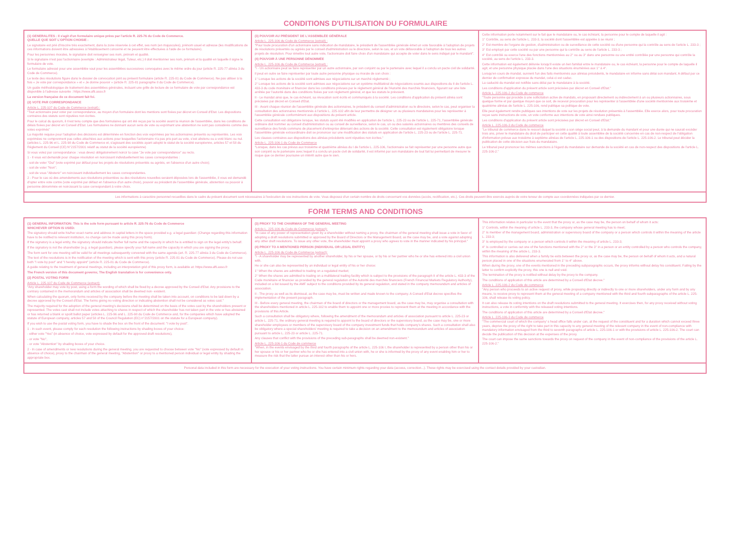CONDITIONS D'UTILISATION DU FORMULAIRE
(1) GENERALITES : Il s'agit d'un formulaire unique prévu par l'article R. 225-76 du Code de Commerce.
QUELLE QUE SOIT L'OPTION CHOISIE :
Le signataire est prié d'inscrire très exactement, dans la zone réservée à cet effet, ses nom (en majuscules), prénom usuel et adresse (les modifications de ces informations doivent être adressées à l'établissement concerné et ne peuvent être effectuées à l'aide de ce formulaire).
Pour les personnes morales, le signataire doit renseigner ses nom, prénom et qualité.
Si le signataire n'est pas l'actionnaire (exemple : Administrateur légal, Tuteur, etc.) il doit mentionner ses nom, prénom et la qualité en laquelle il signe le formulaire de vote.
Le formulaire adressé pour une assemblée vaut pour les assemblées successives convoquées avec le même ordre du jour (article R. 225-77 alinéa 3 du Code de Commerce).
Le texte des résolutions figure dans le dossier de convocation joint au présent formulaire (article R. 225-81 du Code de Commerce). Ne pas utiliser à la fois « Je vote par correspondance » et « Je donne pouvoir » (article R. 225-81 paragraphe 8 du Code de Commerce).
Un guide méthodologique de traitement des assemblées générales, incluant une grille de lecture de ce formulaire de vote par correspondance est disponible à l'adresse suivante : https://www.afti.asso.fr
La version française de ce document fait foi.
(2) VOTE PAR CORRESPONDANCE
Article L. 225-107 du Code de Commerce (extrait) :
"Tout actionnaire peut voter par correspondance, au moyen d'un formulaire dont les mentions sont fixées par décret en Conseil d'Etat. Les dispositions contraires des statuts sont réputées non écrites.
Pour le calcul du quorum, il n'est tenu compte que des formulaires qui ont été reçus par la société avant la réunion de l'assemblée, dans les conditions de délais fixées par décret en Conseil d'Etat. Les formulaires ne donnant aucun sens de vote ou exprimant une abstention ne sont pas considérés comme des votes exprimés"
La majorité requise pour l'adoption des décisions est déterminée en fonction des voix exprimées par les actionnaires présents ou représentés. Les voix exprimées ne comprennent pas celles attachées aux actions pour lesquelles l'actionnaire n'a pas pris part au vote, s'est abstenu ou a voté blanc ou nul. (articles L. 225-96 et L. 225-98 du Code de Commerce et, s'agissant des sociétés ayant adopté le statut de la société européenne, articles 57 et 58 du Règlement du Conseil (CE) N°2157/2001 relatif au statut de la société européenne)
Si vous votez par correspondance : vous devez obligatoirement noircir la case "Je vote par correspondance" au recto.
1 - Il vous est demandé pour chaque résolution en noircissant individuellement les cases correspondantes :
- soit de voter "Oui" (vote exprimé par défaut pour les projets de résolutions présentés ou agréés, en l'absence d'un autre choix);
- soit de voter "Non";
- soit de vous "Abstenir" en noircissant individuellement les cases correspondantes.
2 - Pour le cas où des amendements aux résolutions présentées ou des résolutions nouvelles seraient déposées lors de l'assemblée, il vous est demandé d'opter entre vote contre (vote exprimé par défaut en l'absence d'un autre choix), pouvoir au président de l'assemblée générale, abstention ou pouvoir à personne dénommée en noircissant la case correspondant à votre choix.
(3) POUVOIR AU PRÉSIDENT DE L'ASSEMBLÉE GÉNÉRALE
Article L. 225-106 du Code de Commerce (extrait) :
"Pour toute procuration d'un actionnaire sans indication de mandataire, le président de l'assemblée générale émet un vote favorable à l'adoption de projets de résolutions présentés ou agréés par le conseil d'administration ou le directoire, selon le cas, et un vote défavorable à l'adoption de tous les autres projets de résolution. Pour émettre tout autre vote, l'actionnaire doit faire choix d'un mandataire qui accepte de voter dans le sens indiqué par le mandant".
(4) POUVOIR À UNE PERSONNE DÉNOMMÉE
Article L. 225-106 du Code de Commerce (extrait) :
"I - Un actionnaire peut se faire représenter par un autre actionnaire, par son conjoint ou par le partenaire avec lequel il a conclu un pacte civil de solidarité.
Il peut en outre se faire représenter par toute autre personne physique ou morale de son choix :
1° Lorsque les actions de la société sont admises aux négociations sur un marché réglementé ;
2° Lorsque les actions de la société sont admises aux négociations sur un système multilatéral de négociations soumis aux dispositions du II de l'article L. 433-3 du code monétaire et financier dans les conditions prévues par le règlement général de l'Autorité des marchés financiers, figurant sur une liste arrêtée par l'autorité dans des conditions fixées par son règlement général, et que les statuts le prévoient.
II - Le mandat ainsi que, le cas échéant, sa révocation sont écrits et communiqués à la société. Les conditions d'application du présent alinéa sont précisées par décret en Conseil d'Etat.
III - Avant chaque réunion de l'assemblée générale des actionnaires, le président du conseil d'administration ou le directoire, selon le cas, peut organiser la consultation des actionnaires mentionnés à l'article L. 225-102 afin de leur permettre de désigner un ou plusieurs mandataires pour les représenter à l'assemblée générale conformément aux dispositions du présent article.
Cette consultation est obligatoire lorsque, les statuts ayant été modifiés en application de l'article L. 225-23 ou de l'article L. 225-71, l'assemblée générale ordinaire doit nommer au conseil d'administration ou au conseil de surveillance, selon le cas, un ou des salariés actionnaires ou membres des conseils de surveillance des fonds communs de placement d'entreprise détenant des actions de la société. Cette consultation est également obligatoire lorsque l'assemblée générale extraordinaire doit se prononcer sur une modification des statuts en application de l'article L. 225-23 ou de l'article L. 225-71.
Les clauses contraires aux dispositions des alinéas précédents sont réputées non écrites."
Article L. 225-106-1 du Code de Commerce
"Lorsque, dans les cas prévus aux troisième et quatrième alinéas du I de l'article L. 225-106, l'actionnaire se fait représenter par une personne autre que son conjoint ou le partenaire avec lequel il a conclu un pacte civil de solidarité, il est informé par son mandataire de tout fait lui permettant de mesurer le risque que ce dernier poursuive un intérêt autre que le sien.
Cette information porte notamment sur le fait que le mandataire ou, le cas échéant, la personne pour le compte de laquelle il agit :
1° Contrôle, au sens de l'article L. 233-3, la société dont l'assemblée est appelée à se réunir ;
2° Est membre de l'organe de gestion, d'administration ou de surveillance de cette société ou d'une personne qui la contrôle au sens de l'article L. 233-3 ;
3° Est employé par cette société ou par une personne qui la contrôle au sens de l'article L. 233-3 ;
4° Est contrôlé ou exerce l'une des fonctions mentionnées au 2° ou au 3° dans une personne ou une entité contrôlée par une personne qui contrôle la société, au sens de l'article L. 233-3.
Cette information est également délivrée lorsqu'il existe un lien familial entre le mandataire ou, le cas échéant, la personne pour le compte de laquelle il agit, et une personne physique placée dans l'une des situations énumérées aux 1° à 4°.
Lorsqu'en cours de mandat, survient l'un des faits mentionnés aux alinéas précédents, le mandataire en informe sans délai son mandant. A défaut par ce dernier de confirmation expresse du mandat, celui-ci est caduc.
La caducité du mandat est notifiée sans délai par le mandataire à la société.
Les conditions d'application du présent article sont précisées par décret en Conseil d'Etat."
Article L. 225-106-2 du Code de commerce
"Toute personne qui procède à une sollicitation active de mandats, en proposant directement ou indirectement à un ou plusieurs actionnaires, sous quelque forme et par quelque moyen que ce soit, de recevoir procuration pour les représenter à l'assemblée d'une société mentionnée aux troisième et quatrième alinéas de l'article L. 225-106, rend publique sa politique de vote.
Elle peut également rendre publiques ses intentions de vote sur les projets de résolution présentés à l'assemblée. Elle exerce alors, pour toute procuration reçue sans instructions de vote, un vote conforme aux intentions de vote ainsi rendues publiques.
Les conditions d'application du présent article sont précisées par décret en Conseil d'Etat."
Article L. 225-106-3 du Code de commerce
"Le tribunal de commerce dans le ressort duquel la société a son siège social peut, à la demande du mandant et pour une durée qui ne saurait excéder trois ans, priver le mandataire du droit de participer en cette qualité à toute assemblée de la société concernée en cas de non-respect de l'obligation d'information prévue aux troisième à septième alinéas de l'article L. 225-106-1 ou des dispositions de l'article L. 225-106-2. Le tribunal peut décider la publication de cette décision aux frais du mandataire.
Le tribunal peut prononcer les mêmes sanctions à l'égard du mandataire sur demande de la société en cas de non-respect des dispositions de l'article L. 225-106-2."
Les informations à caractère personnel recueillies dans le cadre du présent document sont nécessaires à l'exécution de vos instructions de vote. Vous disposez d'un certain nombre de droits concernant vos données (accès, rectification, etc.). Ces droits peuvent être exercés auprès de votre teneur de compte aux coordonnées indiquées par ce dernier.
FORM TERMS AND CONDITIONS
(1) GENERAL INFORMATION: This is the sole form pursuant to article R. 225-76 du Code de Commerce
WHICHEVER OPTION IS USED:
The signatory should write his/her exact name and address in capital letters in the space provided e.g. a legal guardian: (Change regarding this information have to be notified to relevant institution, no change can be made using this proxy form).
If the signatory is a legal entity, the signatory should indicate his/her full name and the capacity in which he is entitled to sign on the legal entity's behalf.
If the signatory is not the shareholder (e.g. a legal guardian), please specify your full name and the capacity in which you are signing the proxy.
The form sent for one meeting will be valid for all meetings subsequently convened with the same agenda (art. R. 225-77 alinéa 3 du Code de Commerce).
The text of the resolutions is in the notification of the meeting which is sent with this proxy (article R. 225-81 du Code de Commerce). Please do not use both "I vote by post" and "I hereby appoint" (article R. 225-81 du Code de Commerce).
A guide relating to the treatment of general meetings, including an interpretation grid of this proxy form, is available at: https://www.afti.asso.fr
The French version of this document governs; The English translation is for convenience only.
(2) POSTAL VOTING FORM
Article L. 225-107 du Code de Commerce (extract):
"Any shareholder may vote by post, using a form the wording of which shall be fixed by a decree approved by the Conseil d'Etat. Any provisions to the contrary contained in the memorandum and articles of association shall be deemed non- existent.
When calculating the quorum, only forms received by the company before the meeting shall be taken into account, on conditions to be laid down by a decree approved by the Conseil d'Etat. The forms giving no voting direction or indicating abstention shall not be considered as votes cast."
The majority required for the adoption of the general meeting's decisions shall be determined on the basis of the votes cast by the shareholders present or represented. The votes cast shall not include votes attaching to shares in respect of which the shareholder has not taken part in the vote or has abstained or has returned a blank or spoilt ballot paper (articles L. 225-96 and L. 225-98 du Code de Commerce and, for the companies which have adopted the statute of European company, articles 57 and 58 of the Council Regulation (EC) n°2157/2001 on the statute for a European company).
If you wish to use the postal voting form, you have to shade the box on the front of the document: "I vote by post".
1 - In such event, please comply for each resolution the following instructions by shading boxes of your choice:
- either vote "Yes" (in absence of choice, vote expressed by default for the approved draft resolutions),
- or vote "No",
- or vote "Abstention" by shading boxes of your choice.
2 - In case of amendments or new resolutions during the general meeting, you are requested to choose between vote "No" (vote expressed by default in absence of choice), proxy to the chairman of the general meeting, "Abstention" or proxy to a mentioned person individual or legal entity by shading the appropriate box.
(3) PROXY TO THE CHAIRMAN OF THE GENERAL MEETING
Article L. 225-106 du Code de Commerce (extract):
"In case of any power of representation given by a shareholder without naming a proxy, the chairman of the general meeting shall issue a vote in favor of adopting a draft resolutions submitted or approved by the Board of Directors or the Management Board, as the case may be, and a vote against adopting any other draft resolutions. To issue any other vote, the shareholder must appoint a proxy who agrees to vote in the manner indicated by his principal."
(4) PROXY TO A MENTIONED PERSON (INDIVIDUAL OR LEGAL ENTITY)
Article L. 225-106 du Code de Commerce (extract):
"I - A shareholder may be represented by another shareholder, by his or her spouse, or by his or her partner who he or she has entered into a civil union with.
He or she can also be represented by an individual or legal entity of his or her choice:
1° When the shares are admitted to trading on a regulated market;
2° When the shares are admitted to trading on a multilateral trading facility which is subject to the provisions of the paragraph II of the article L. 433-3 of the Code monétaire et financier as provided by the general regulation of the Autorité des marchés financiers (French Financial Markets Regulatory Authority), included on a list issued by the AMF subject to the conditions provided by its general regulation, and stated in the company memorandum and articles of association.
II - The proxy as well as its dismissal, as the case may be, must be written and made known to the company. A Conseil d'Etat decree specifies the implementation of the present paragraph.
III - Before every general meeting, the chairman of the board of directors or the management board, as the case may be, may organise a consultation with the shareholders mentioned in article L. 225-102 to enable them to appoint one or more proxies to represent them at the meeting in accordance with the provisions of this Article.
Such a consultation shall be obligatory where, following the amendment of the memorandum and articles of association pursuant to article L. 225-23 or article L. 225-71, the ordinary general meeting is required to appoint to the board of directors or the supervisory board, as the case may be, one or more shareholder employees or members of the supervisory board of the company investment funds that holds company's shares. Such a consultation shall also be obligatory where a special shareholders' meeting is required to take a decision on an amendment to the memorandum and articles of association pursuant to article L. 225-23 or article L. 225-71.
Any clauses that conflict with the provisions of the preceding sub-paragraphs shall be deemed non-existent."
Article L. 225-106-1 du Code de commerce
"When, in the events envisaged by the third and fourth paragraphs of the article L. 225-106 I, the shareholder is represented by a person other than his or her spouse or his or her partner who he or she has entered into a civil union with, he or she is informed by the proxy of any event enabling him or her to measure the risk that the latter pursue an interest other than his or hers.
This information relates in particular to the event that the proxy or, as the case may be, the person on behalf of whom it acts:
1° Controls, within the meaning of article L. 233-3, the company whose general meeting has to meet;
2° Is member of the management board, administration or supervisory board of the company or a person which controls it within the meaning of the article L. 233-3;
3° Is employed by the company or a person which controls it within the meaning of article L. 233-3;
4° Is controlled or carries out one of the functions mentioned with the 2° or the 3° in a person or an entity controlled by a person who controls the company, within the meaning of the article L. 233-3.
This information is also delivered when a family tie exits between the proxy or, as the case may be, the person on behalf of whom it acts, and a natural person placed in one of the situations enumerated from 1° to 4° above.
When during the proxy, one of the events mentioned in the preceding subparagraphs occurs, the proxy informs without delay his constituent. Failing by the latter to confirm explicitly the proxy, this one is null and void.
The termination of the proxy is notified without delay by the proxy to the company.
The conditions of application of this article are determined by a Conseil d'Etat decree."
Article L. 225-106-2 du Code de commerce
"Any person who proceeds to an active request of proxy, while proposing directly or indirectly to one or more shareholders, under any form and by any means, to receive proxy to represent them at the general meeting of a company mentioned with the third and fourth subparagraphs of the article L. 225-106, shall release its voting policy.
It can also release its voting intentions on the draft resolutions submitted to the general meeting. It exercises then, for any proxy received without voting instructions, a vote in conformity with the released voting intentions.
The conditions of application of this article are determined by a Conseil d'Etat decree."
Article L. 225-106-3 du Code de commerce
"The commercial court of which the company' s head office falls under can, at the request of the constituent and for a duration which cannot exceed three years, deprive the proxy of the right to take part in this capacity to any general meeting of the relevant company in the event of non-compliance with mandatory information envisaged from the third to seventh paragraphs of article L. 225-106-1 or with the provisions of article L. 225-106-2. The court can decide the publication of this decision at the expenses of the proxy.
The court can impose the same sanctions towards the proxy on request of the company in the event of non-compliance of the provisions of the article L. 225-106-2."
Personal data included in this form are necessary for the execution of your voting instructions. You have certain minimum rights regarding your data (access, correction...). These rights may be exercised using the contact details provided by your custodian.